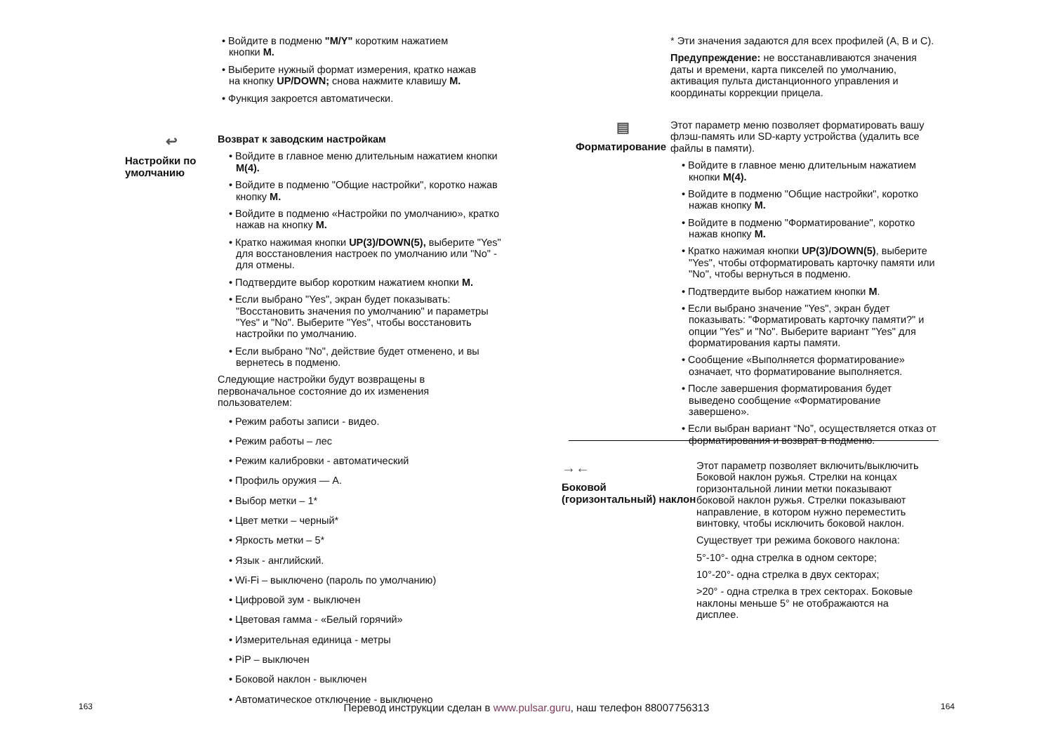• Войдите в подменю "M/Y" коротким нажатием кнопки M.
• Выберите нужный формат измерения, кратко нажав на кнопку UP/DOWN; снова нажмите клавишу M.
• Функция закроется автоматически.
↩
Настройки по умолчанию
Возврат к заводским настройкам
• Войдите в главное меню длительным нажатием кнопки M(4).
• Войдите в подменю "Общие настройки", коротко нажав кнопку M.
• Войдите в подменю «Настройки по умолчанию», кратко нажав на кнопку M.
• Кратко нажимая кнопки UP(3)/DOWN(5), выберите "Yes" для восстановления настроек по умолчанию или "No" - для отмены.
• Подтвердите выбор коротким нажатием кнопки M.
• Если выбрано "Yes", экран будет показывать: "Восстановить значения по умолчанию" и параметры "Yes" и "No". Выберите "Yes", чтобы восстановить настройки по умолчанию.
• Если выбрано "No", действие будет отменено, и вы вернетесь в подменю.
Следующие настройки будут возвращены в первоначальное состояние до их изменения пользователем:
• Режим работы записи - видео.
• Режим работы – лес
• Режим калибровки - автоматический
• Профиль оружия — A.
• Выбор метки – 1*
• Цвет метки – черный*
• Яркость метки – 5*
• Язык - английский.
• Wi-Fi – выключено (пароль по умолчанию)
• Цифровой зум - выключен
• Цветовая гамма - «Белый горячий»
• Измерительная единица - метры
• PiP – выключен
• Боковой наклон - выключен
• Автоматическое отключение - выключено
163
* Эти значения задаются для всех профилей (A, B и C).
Предупреждение: не восстанавливаются значения даты и времени, карта пикселей по умолчанию, активация пульта дистанционного управления и координаты коррекции прицела.
▤
Форматирование
Этот параметр меню позволяет форматировать вашу флэш-память или SD-карту устройства (удалить все файлы в памяти).
• Войдите в главное меню длительным нажатием кнопки M(4).
• Войдите в подменю "Общие настройки", коротко нажав кнопку M.
• Войдите в подменю "Форматирование", коротко нажав кнопку M.
• Кратко нажимая кнопки UP(3)/DOWN(5), выберите "Yes", чтобы отформатировать карточку памяти или "No", чтобы вернуться в подменю.
• Подтвердите выбор нажатием кнопки M.
• Если выбрано значение "Yes", экран будет показывать: "Форматировать карточку памяти?" и опции "Yes" и "No". Выберите вариант "Yes" для форматирования карты памяти.
• Сообщение «Выполняется форматирование» означает, что форматирование выполняется.
• После завершения форматирования будет выведено сообщение «Форматирование завершено».
• Если выбран вариант “No”, осуществляется отказ от форматирования и возврат в подменю.
→←
Боковой (горизонтальный) наклон
Этот параметр позволяет включить/выключить Боковой наклон ружья. Стрелки на концах горизонтальной линии метки показывают боковой наклон ружья. Стрелки показывают направление, в котором нужно переместить винтовку, чтобы исключить боковой наклон.
Существует три режима бокового наклона:
5°-10°- одна стрелка в одном секторе;
10°-20°- одна стрелка в двух секторах;
>20° - одна стрелка в трех секторах. Боковые наклоны меньше 5° не отображаются на дисплее.
164
Перевод инструкции сделан в www.pulsar.guru, наш телефон 88007756313